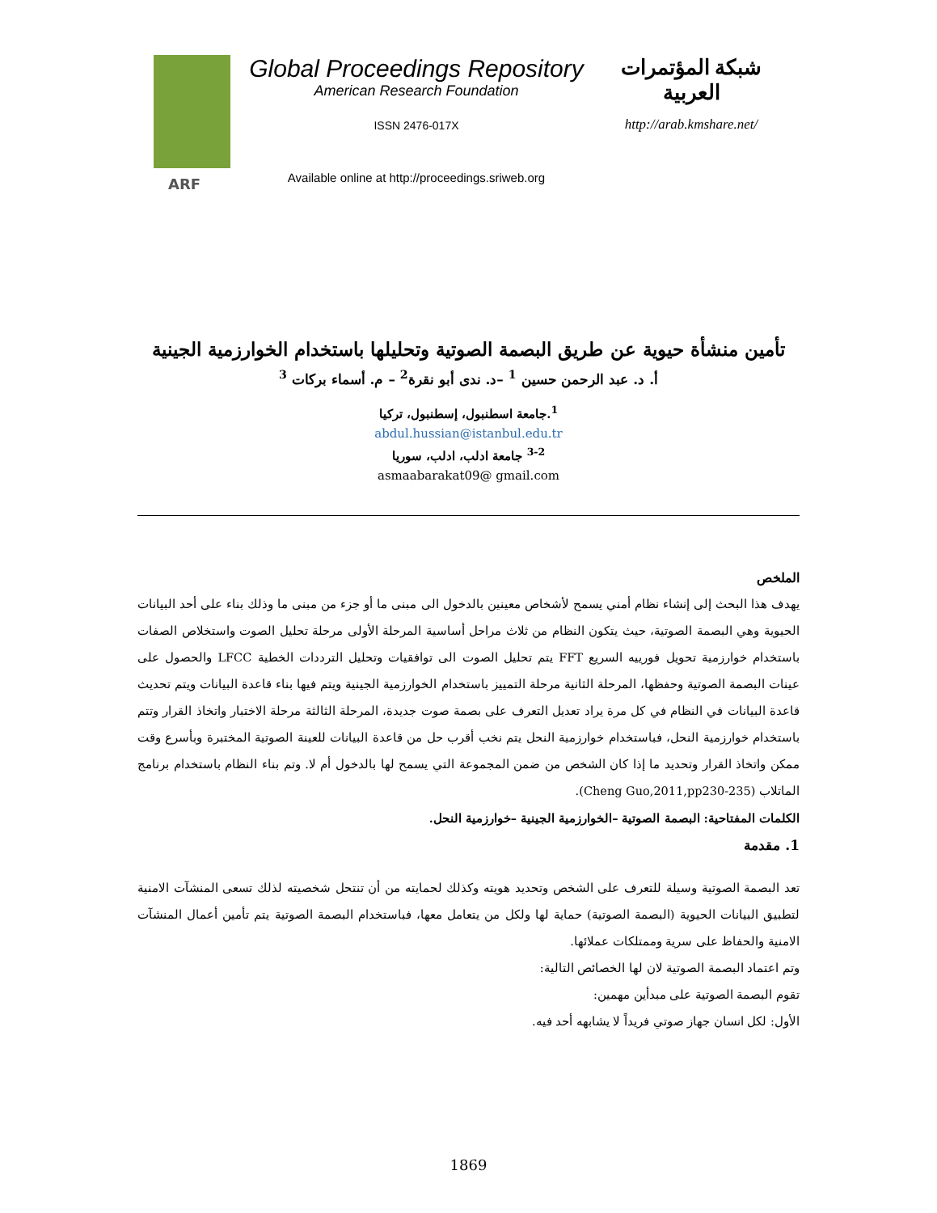ARF
Global Proceedings Repository
American Research Foundation
ISSN 2476-017X
Available online at http://proceedings.sriweb.org
شبكة المؤتمرات العربية
http://arab.kmshare.net/
تأمين منشأة حيوية عن طريق البصمة الصوتية وتحليلها باستخدام الخوارزمية الجينية
أ. د. عبد الرحمن حسين <sup>1</sup> –د. ندى أبو نقرة<sup>2</sup> – م. أسماء بركات <sup>3</sup>
<sup>1</sup>.جامعة اسطنبول، إسطنبول، تركيا
abdul.hussian@istanbul.edu.tr
<sup>3-2</sup> جامعة ادلب، ادلب، سوريا
asmaabarakat09@ gmail.com
الملخص
يهدف هذا البحث إلى إنشاء نظام أمني يسمح لأشخاص معينين بالدخول الى مبنى ما أو جزء من مبنى ما وذلك بناء على أحد البيانات الحيوية وهي البصمة الصوتية، حيث يتكون النظام من ثلاث مراحل أساسية المرحلة الأولى مرحلة تحليل الصوت واستخلاص الصفات باستخدام خوارزمية تحويل فورييه السريع FFT يتم تحليل الصوت الى توافقيات وتحليل الترددات الخطية LFCC والحصول على عينات البصمة الصوتية وحفظها، المرحلة الثانية مرحلة التمييز باستخدام الخوارزمية الجينية ويتم فيها بناء قاعدة البيانات ويتم تحديث قاعدة البيانات في النظام في كل مرة يراد تعديل التعرف على بصمة صوت جديدة، المرحلة الثالثة مرحلة الاختبار واتخاذ القرار وتتم باستخدام خوارزمية النحل، فباستخدام خوارزمية النحل يتم نخب أقرب حل من قاعدة البيانات للعينة الصوتية المختبرة وبأسرع وقت ممكن واتخاذ القرار وتحديد ما إذا كان الشخص من ضمن المجموعة التي يسمح لها بالدخول أم لا. وتم بناء النظام باستخدام برنامج الماتلاب (Cheng Guo,2011,pp230-235).
الكلمات المفتاحية: البصمة الصوتية –الخوارزمية الجينية –خوارزمية النحل.
1. مقدمة
تعد البصمة الصوتية وسيلة للتعرف على الشخص وتحديد هويته وكذلك لحمايته من أن تنتحل شخصيته لذلك تسعى المنشآت الامنية لتطبيق البيانات الحيوية (البصمة الصوتية) حماية لها ولكل من يتعامل معها، فباستخدام البصمة الصوتية يتم تأمين أعمال المنشآت الامنية والحفاظ على سرية وممتلكات عملائها.
وتم اعتماد البصمة الصوتية لان لها الخصائص التالية:
تقوم البصمة الصوتية على مبدأين مهمين:
الأول: لكل انسان جهاز صوتي فريداً لا يشابهه أحد فيه.
1869